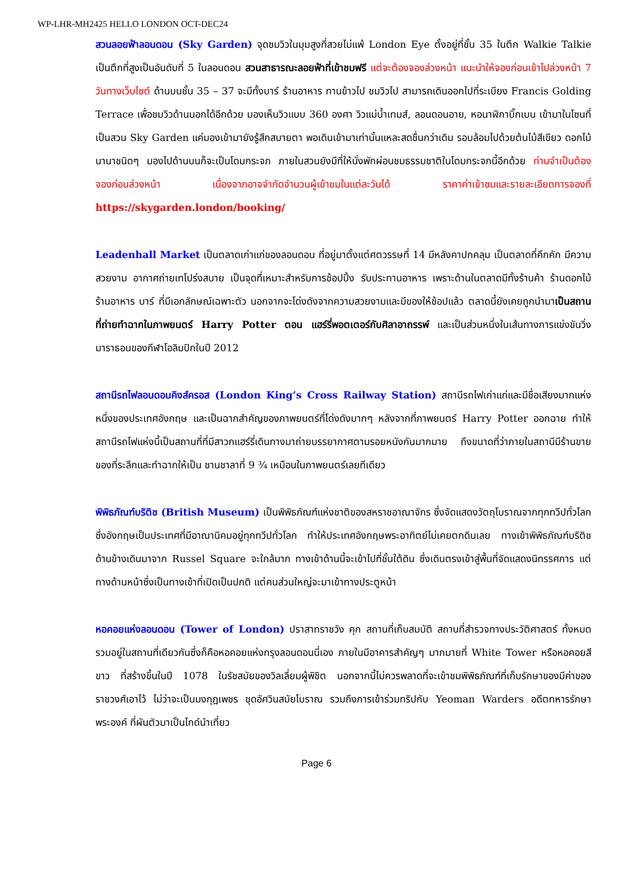WP-LHR-MH2425 HELLO LONDON OCT-DEC24
สวนลอยฟ้าลอนดอน (Sky Garden) จุดชมวิวในมุมสูงที่สวยไม่แพ้ London Eye ตั้งอยู่ที่ชั้น 35 ในตึก Walkie Talkie เป็นตึกที่สูงเป็นอันดับที่ 5 ในลอนดอน สวนสาธารณะลอยฟ้าที่เข้าชมฟรี แต่จะต้องจองล่วงหน้า แนะนำให้จองก่อนเข้าไปล่วงหน้า 7 วันทางเว็บไซต์ ด้านบนชั้น 35 – 37 จะมีทั้งบาร์ ร้านอาหาร ทานข้าวไป ชมวิวไป สามารถเดินออกไปที่ระเบียง Francis Golding Terrace เพื่อชมวิวด้านนอกได้อีกด้วย มองเห็นวิวแบบ 360 องศา วิวแม่น้ำเทมส์, ลอนดอนอาย, หอนาฬิกาบิ๊กเบน เข้ามาในโซนที่เป็นสวน Sky Garden แค่มองเข้ามายังรู้สึกสบายตา พอเดินเข้ามาเท่านั้นแหละสดชื่นกว่าเดิม รอบล้อมไปด้วยต้นไม้สีเขียว ดอกไม้นานาชนิดๆ มองไปด้านบนก็จะเป็นโดมกระจก ภายในสวนยังมีที่ให้นั่งพักผ่อนชมธรรมชาติในโดมกระจกนี้อีกด้วย ท่านจำเป็นต้องจองก่อนล่วงหน้า เนื่องจากอาจจำกัดจำนวนผู้เข้าชมในแต่ละวันได้ ราคาค่าเข้าชมและรายละเอียดการจองที่ https://skygarden.london/booking/
Leadenhall Market เป็นตลาดเก่าแก่ของลอนดอน ที่อยู่มาตั้งแต่ศตวรรษที่ 14 มีหลังคาปกคลุม เป็นตลาดที่คึกคัก มีความสวยงาม อากาศถ่ายเทโปร่งสบาย เป็นจุดที่เหมาะสำหรับการช้อปปิ้ง รับประทานอาหาร เพราะด้านในตลาดมีทั้งร้านค้า ร้านดอกไม้ ร้านอาหาร บาร์ ที่มีเอกลักษณ์เฉพาะตัว นอกจากจะโด่งดังจากความสวยงามและมีของให้ช้อปแล้ว ตลาดนี้ยังเคยถูกนำมาเป็นสถานที่ถ่ายทำฉากในภาพยนตร์ Harry Potter ตอน แฮร์รี่พอตเตอร์กับศิลาอาถรรพ์ และเป็นส่วนหนึ่งในเส้นทางการแข่งขันวิ่งมาราธอนของกีฬาโอลิมปิกในปี 2012
สถานีรถไฟลอนดอนคิงส์ครอส (London King’s Cross Railway Station) สถานีรถไฟเก่าแก่และมีชื่อเสียงมากแห่งหนึ่งของประเทศอังกฤษ และเป็นฉากสำคัญของภาพยนตร์ที่โด่งดังมากๆ หลังจากที่ภาพยนตร์ Harry Potter ออกฉาย ทำให้สถานีรถไฟแห่งนี้เป็นสถานที่ที่มีสาวกแฮร์รี่เดินทางมาถ่ายบรรยากาศตามรอยหนังกันมากมาย ถึงขนาดที่ว่าภายในสถานีมีร้านขายของที่ระลึกและทำฉากให้เป็น ชานชาลาที่ 9 ¾ เหมือนในภาพยนตร์เลยทีเดียว
พิพิธภัณฑ์บริติช (British Museum) เป็นพิพิธภัณฑ์แห่งชาติของสหราชอาณาจักร ซึ่งจัดแสดงวัตถุโบราณจากทุกทวีปทั่วโลก ซึ่งอังกฤษเป็นประเทศที่มีอาณานิคมอยู่ทุกทวีปทั่วโลก ทำให้ประเทศอังกฤษพระอาทิตย์ไม่เคยตกดินเลย ทางเข้าพิพิธภัณฑ์บริติช ด้านข้างเดินมาจาก Russel Square จะใกล้มาก ทางเข้าด้านนี้จะเข้าไปที่ชั้นใต้ดิน ซึ่งเดินตรงเข้าสู่พื้นที่จัดแสดงนิทรรศการ แต่ทางด้านหน้าซึ่งเป็นทางเข้าที่เปิดเป็นปกติ แต่คนส่วนใหญ่จะมาเข้าทางประตูหน้า
หอคอยแห่งลอนดอน (Tower of London) ปราสาทราชวัง คุก สถานที่เก็บสมบัติ สถานที่สำรวจทางประวัติศาสตร์ ทั้งหมดรวมอยู่ในสถานที่เดียวกันซึ่งก็คือหอคอยแห่งกรุงลอนดอนนี่เอง ภายในมีอาคารสำคัญๆ มากมายที่ White Tower หรือหอคอยสีขาว ที่สร้างขึ้นในปี 1078 ในรัชสมัยของวิลเลี่ยมผู้พิชิต นอกจากนี้ไม่ควรพลาดที่จะเข้าชมพิพิธภัณฑ์ที่เก็บรักษาของมีค่าของราชวงศ์เอาไว้ ไม่ว่าจะเป็นมงกุฎเพชร ชุดอัศวินสมัยโบราณ รวมถึงการเข้าร่วมทริปกับ Yeoman Warders อดีตทหารรักษาพระองค์ ที่ผันตัวมาเป็นไกด์นำเที่ยว
Page 6